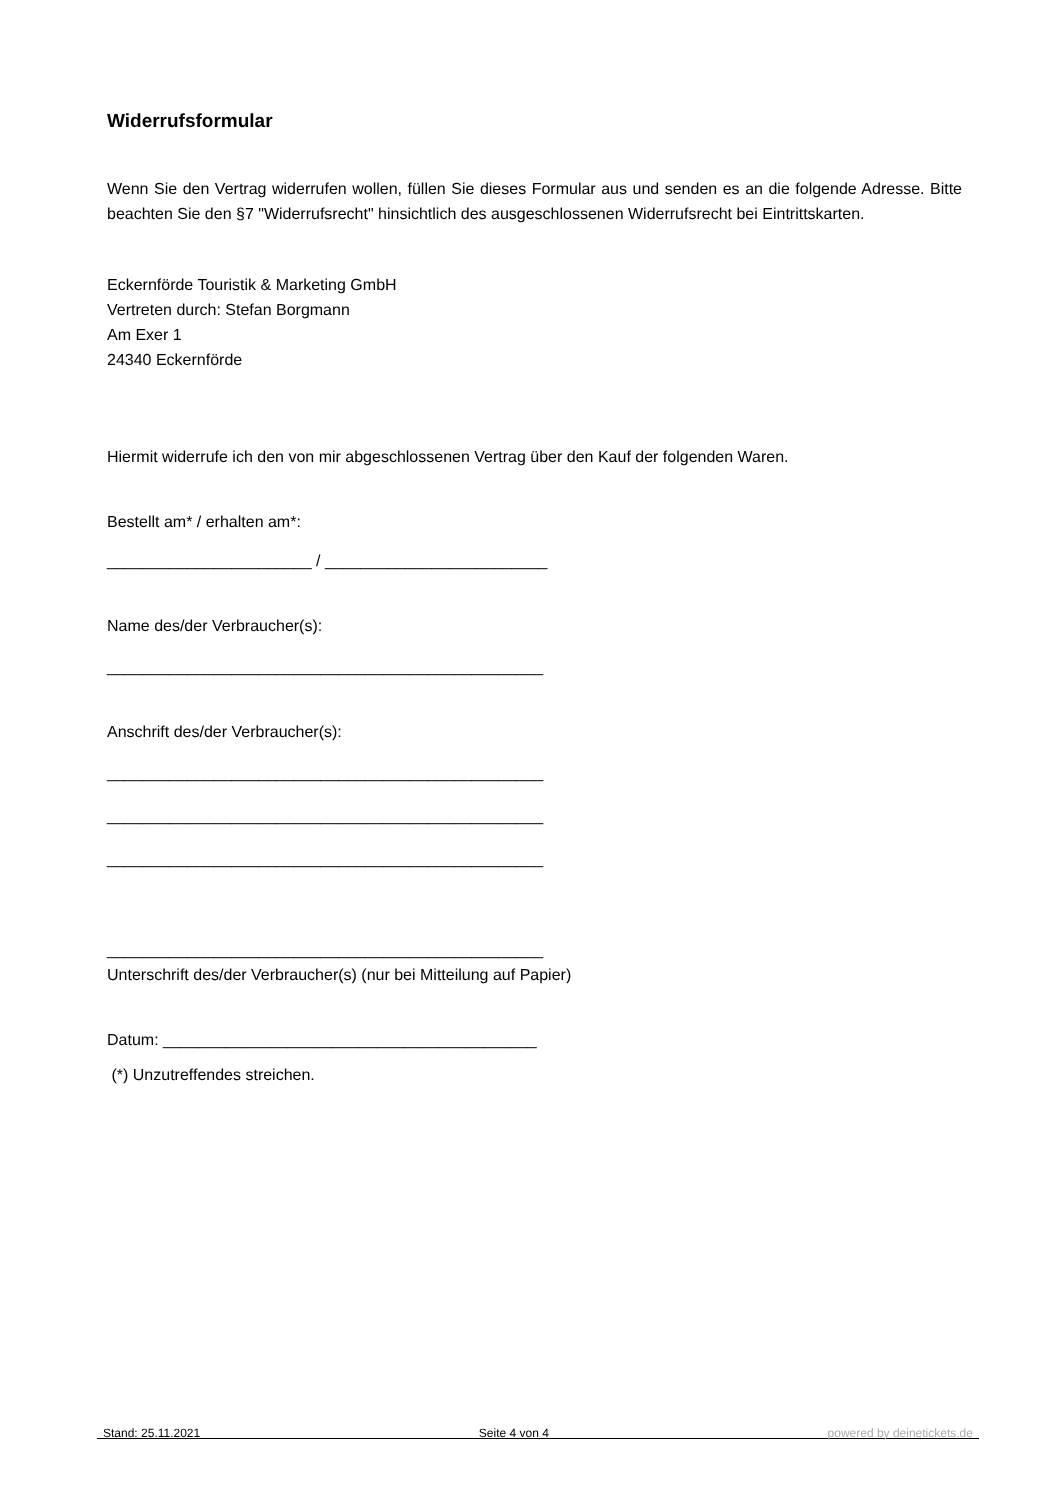Widerrufsformular
Wenn Sie den Vertrag widerrufen wollen, füllen Sie dieses Formular aus und senden es an die folgende Adresse. Bitte beachten Sie den §7 "Widerrufsrecht" hinsichtlich des ausgeschlossenen Widerrufsrecht bei Eintrittskarten.
Eckernförde Touristik & Marketing GmbH
Vertreten durch: Stefan Borgmann
Am Exer 1
24340 Eckernförde
Hiermit widerrufe ich den von mir abgeschlossenen Vertrag über den Kauf der folgenden Waren.
Bestellt am* / erhalten am*:
_______________________ / _________________________
Name des/der Verbraucher(s):
_________________________________________________
Anschrift des/der Verbraucher(s):
_________________________________________________
_________________________________________________
_________________________________________________
_________________________________________________
Unterschrift des/der Verbraucher(s) (nur bei Mitteilung auf Papier)
Datum: __________________________________________
(*) Unzutreffendes streichen.
Stand: 25.11.2021 Seite 4 von 4 powered by deinetickets.de